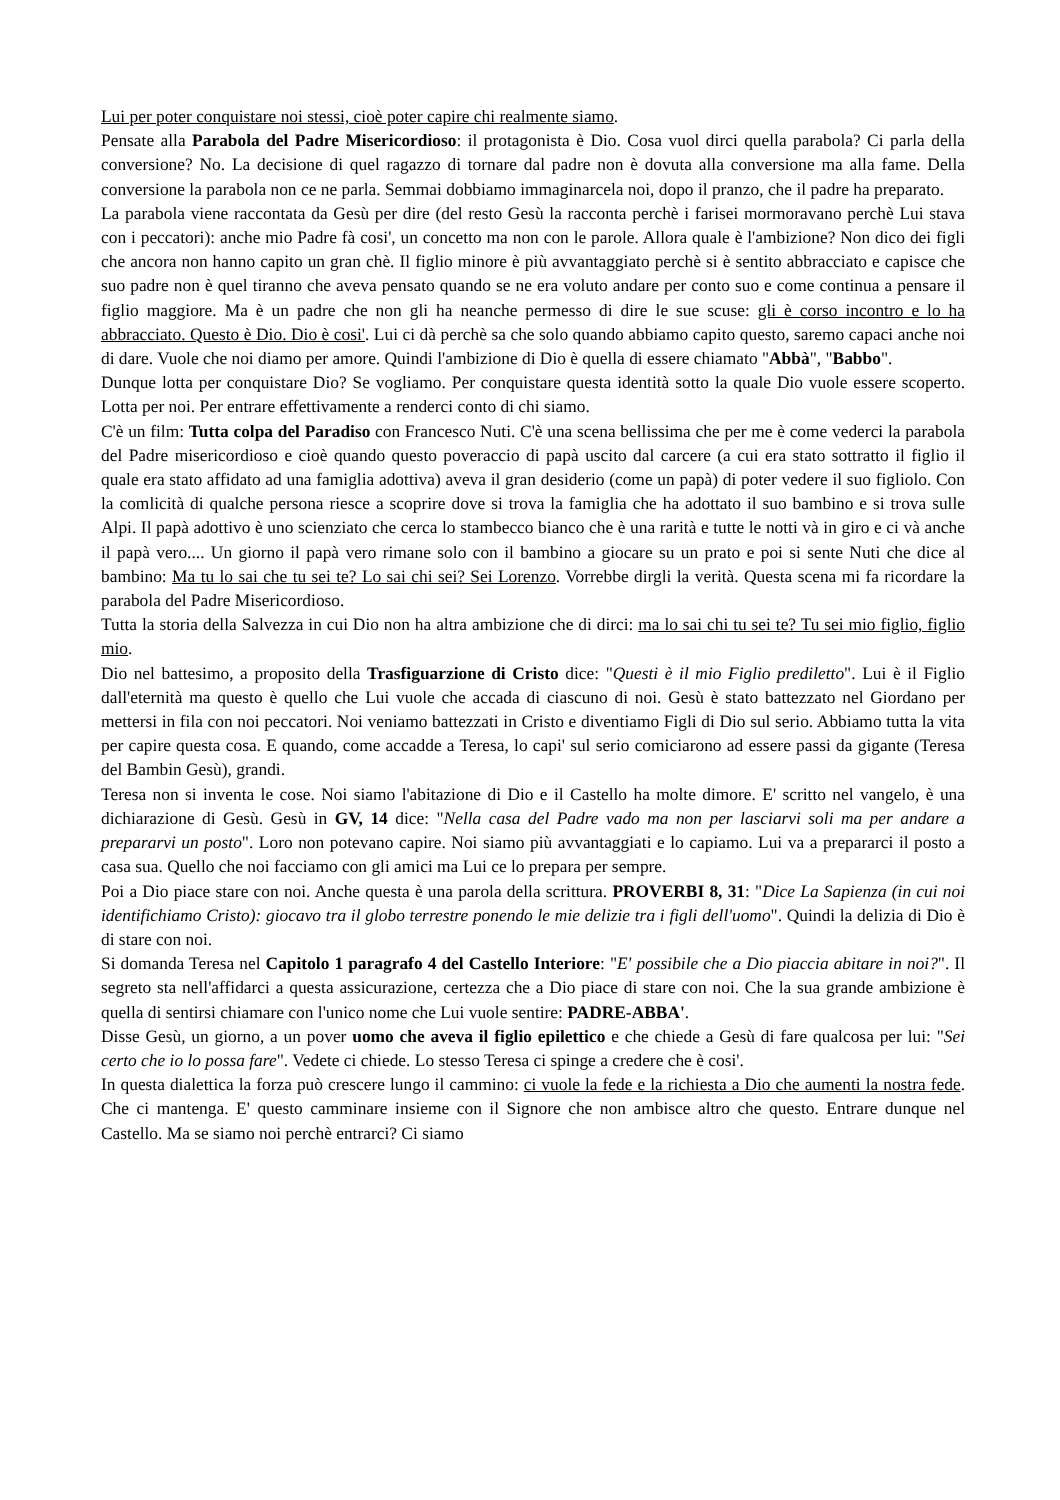Lui per poter conquistare noi stessi, cioè poter capire chi realmente siamo.
Pensate alla Parabola del Padre Misericordioso: il protagonista è Dio. Cosa vuol dirci quella parabola? Ci parla della conversione? No. La decisione di quel ragazzo di tornare dal padre non è dovuta alla conversione ma alla fame. Della conversione la parabola non ce ne parla. Semmai dobbiamo immaginarcela noi, dopo il pranzo, che il padre ha preparato.
La parabola viene raccontata da Gesù per dire (del resto Gesù la racconta perchè i farisei mormoravano perchè Lui stava con i peccatori): anche mio Padre fà cosi', un concetto ma non con le parole. Allora quale è l'ambizione? Non dico dei figli che ancora non hanno capito un gran chè. Il figlio minore è più avvantaggiato perchè si è sentito abbracciato e capisce che suo padre non è quel tiranno che aveva pensato quando se ne era voluto andare per conto suo e come continua a pensare il figlio maggiore. Ma è un padre che non gli ha neanche permesso di dire le sue scuse: gli è corso incontro e lo ha abbracciato. Questo è Dio. Dio è cosi'. Lui ci dà perchè sa che solo quando abbiamo capito questo, saremo capaci anche noi di dare. Vuole che noi diamo per amore. Quindi l'ambizione di Dio è quella di essere chiamato "Abbà", "Babbo".
Dunque lotta per conquistare Dio? Se vogliamo. Per conquistare questa identità sotto la quale Dio vuole essere scoperto. Lotta per noi. Per entrare effettivamente a renderci conto di chi siamo.
C'è un film: Tutta colpa del Paradiso con Francesco Nuti. C'è una scena bellissima che per me è come vederci la parabola del Padre misericordioso e cioè quando questo poveraccio di papà uscito dal carcere (a cui era stato sottratto il figlio il quale era stato affidato ad una famiglia adottiva) aveva il gran desiderio (come un papà) di poter vedere il suo figliolo. Con la comlicità di qualche persona riesce a scoprire dove si trova la famiglia che ha adottato il suo bambino e si trova sulle Alpi. Il papà adottivo è uno scienziato che cerca lo stambecco bianco che è una rarità e tutte le notti và in giro e ci và anche il papà vero.... Un giorno il papà vero rimane solo con il bambino a giocare su un prato e poi si sente Nuti che dice al bambino: Ma tu lo sai che tu sei te? Lo sai chi sei? Sei Lorenzo. Vorrebbe dirgli la verità. Questa scena mi fa ricordare la parabola del Padre Misericordioso.
Tutta la storia della Salvezza in cui Dio non ha altra ambizione che di dirci: ma lo sai chi tu sei te? Tu sei mio figlio, figlio mio.
Dio nel battesimo, a proposito della Trasfiguarzione di Cristo dice: "Questi è il mio Figlio prediletto". Lui è il Figlio dall'eternità ma questo è quello che Lui vuole che accada di ciascuno di noi. Gesù è stato battezzato nel Giordano per mettersi in fila con noi peccatori. Noi veniamo battezzati in Cristo e diventiamo Figli di Dio sul serio. Abbiamo tutta la vita per capire questa cosa. E quando, come accadde a Teresa, lo capi' sul serio comiciarono ad essere passi da gigante (Teresa del Bambin Gesù), grandi.
Teresa non si inventa le cose. Noi siamo l'abitazione di Dio e il Castello ha molte dimore. E' scritto nel vangelo, è una dichiarazione di Gesù. Gesù in GV, 14 dice: "Nella casa del Padre vado ma non per lasciarvi soli ma per andare a prepararvi un posto". Loro non potevano capire. Noi siamo più avvantaggiati e lo capiamo. Lui va a prepararci il posto a casa sua. Quello che noi facciamo con gli amici ma Lui ce lo prepara per sempre.
Poi a Dio piace stare con noi. Anche questa è una parola della scrittura. PROVERBI 8, 31: "Dice La Sapienza (in cui noi identifichiamo Cristo): giocavo tra il globo terrestre ponendo le mie delizie tra i figli dell'uomo". Quindi la delizia di Dio è di stare con noi.
Si domanda Teresa nel Capitolo 1 paragrafo 4 del Castello Interiore: "E' possibile che a Dio piaccia abitare in noi?". Il segreto sta nell'affidarci a questa assicurazione, certezza che a Dio piace di stare con noi. Che la sua grande ambizione è quella di sentirsi chiamare con l'unico nome che Lui vuole sentire: PADRE-ABBA'.
Disse Gesù, un giorno, a un pover uomo che aveva il figlio epilettico e che chiede a Gesù di fare qualcosa per lui: "Sei certo che io lo possa fare". Vedete ci chiede. Lo stesso Teresa ci spinge a credere che è cosi'.
In questa dialettica la forza può crescere lungo il cammino: ci vuole la fede e la richiesta a Dio che aumenti la nostra fede. Che ci mantenga. E' questo camminare insieme con il Signore che non ambisce altro che questo. Entrare dunque nel Castello. Ma se siamo noi perchè entrarci? Ci siamo